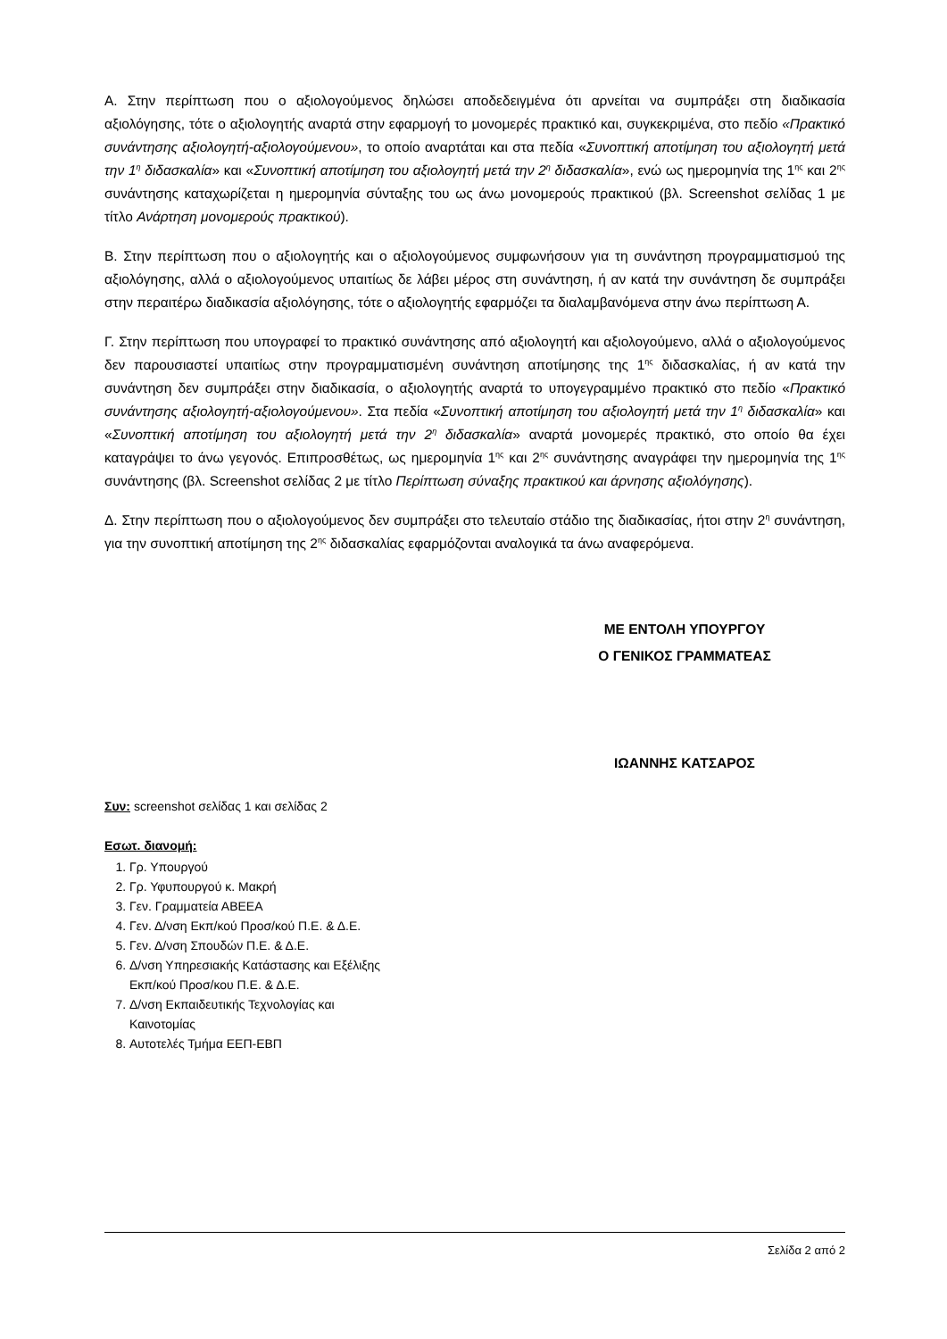Α. Στην περίπτωση που ο αξιολογούμενος δηλώσει αποδεδειγμένα ότι αρνείται να συμπράξει στη διαδικασία αξιολόγησης, τότε ο αξιολογητής αναρτά στην εφαρμογή το μονομερές πρακτικό και, συγκεκριμένα, στο πεδίο «Πρακτικό συνάντησης αξιολογητή-αξιολογούμενου», το οποίο αναρτάται και στα πεδία «Συνοπτική αποτίμηση του αξιολογητή μετά την 1<sup>η</sup> διδασκαλία» και «Συνοπτική αποτίμηση του αξιολογητή μετά την 2<sup>η</sup> διδασκαλία», ενώ ως ημερομηνία της 1<sup>ης</sup> και 2<sup>ης</sup> συνάντησης καταχωρίζεται η ημερομηνία σύνταξης του ως άνω μονομερούς πρακτικού (βλ. Screenshot σελίδας 1 με τίτλο Ανάρτηση μονομερούς πρακτικού).
Β. Στην περίπτωση που ο αξιολογητής και ο αξιολογούμενος συμφωνήσουν για τη συνάντηση προγραμματισμού της αξιολόγησης, αλλά ο αξιολογούμενος υπαιτίως δε λάβει μέρος στη συνάντηση, ή αν κατά την συνάντηση δε συμπράξει στην περαιτέρω διαδικασία αξιολόγησης, τότε ο αξιολογητής εφαρμόζει τα διαλαμβανόμενα στην άνω περίπτωση Α.
Γ. Στην περίπτωση που υπογραφεί το πρακτικό συνάντησης από αξιολογητή και αξιολογούμενο, αλλά ο αξιολογούμενος δεν παρουσιαστεί υπαιτίως στην προγραμματισμένη συνάντηση αποτίμησης της 1<sup>ης</sup> διδασκαλίας, ή αν κατά την συνάντηση δεν συμπράξει στην διαδικασία, ο αξιολογητής αναρτά το υπογεγραμμένο πρακτικό στο πεδίο «Πρακτικό συνάντησης αξιολογητή-αξιολογούμενου». Στα πεδία «Συνοπτική αποτίμηση του αξιολογητή μετά την 1<sup>η</sup> διδασκαλία» και «Συνοπτική αποτίμηση του αξιολογητή μετά την 2<sup>η</sup> διδασκαλία» αναρτά μονομερές πρακτικό, στο οποίο θα έχει καταγράψει το άνω γεγονός. Επιπροσθέτως, ως ημερομηνία 1<sup>ης</sup> και 2<sup>ης</sup> συνάντησης αναγράφει την ημερομηνία της 1<sup>ης</sup> συνάντησης (βλ. Screenshot σελίδας 2 με τίτλο Περίπτωση σύναξης πρακτικού και άρνησης αξιολόγησης).
Δ. Στην περίπτωση που ο αξιολογούμενος δεν συμπράξει στο τελευταίο στάδιο της διαδικασίας, ήτοι στην 2<sup>η</sup> συνάντηση, για την συνοπτική αποτίμηση της 2<sup>ης</sup> διδασκαλίας εφαρμόζονται αναλογικά τα άνω αναφερόμενα.
ΜΕ ΕΝΤΟΛΗ ΥΠΟΥΡΓΟΥ
Ο ΓΕΝΙΚΟΣ ΓΡΑΜΜΑΤΕΑΣ
ΙΩΑΝΝΗΣ ΚΑΤΣΑΡΟΣ
Συν: screenshot σελίδας 1 και σελίδας 2
Εσωτ. διανομή:
1. Γρ. Υπουργού
2. Γρ. Υφυπουργού κ. Μακρή
3. Γεν. Γραμματεία ΑΒΕΕΑ
4. Γεν. Δ/νση Εκπ/κού Προσ/κού Π.Ε. & Δ.Ε.
5. Γεν. Δ/νση Σπουδών Π.Ε. & Δ.Ε.
6. Δ/νση Υπηρεσιακής Κατάστασης και Εξέλιξης
Εκπ/κού Προσ/κου Π.Ε. & Δ.Ε.
7. Δ/νση Εκπαιδευτικής Τεχνολογίας και
Καινοτομίας
8. Αυτοτελές Τμήμα ΕΕΠ-ΕΒΠ
Σελίδα 2 από 2